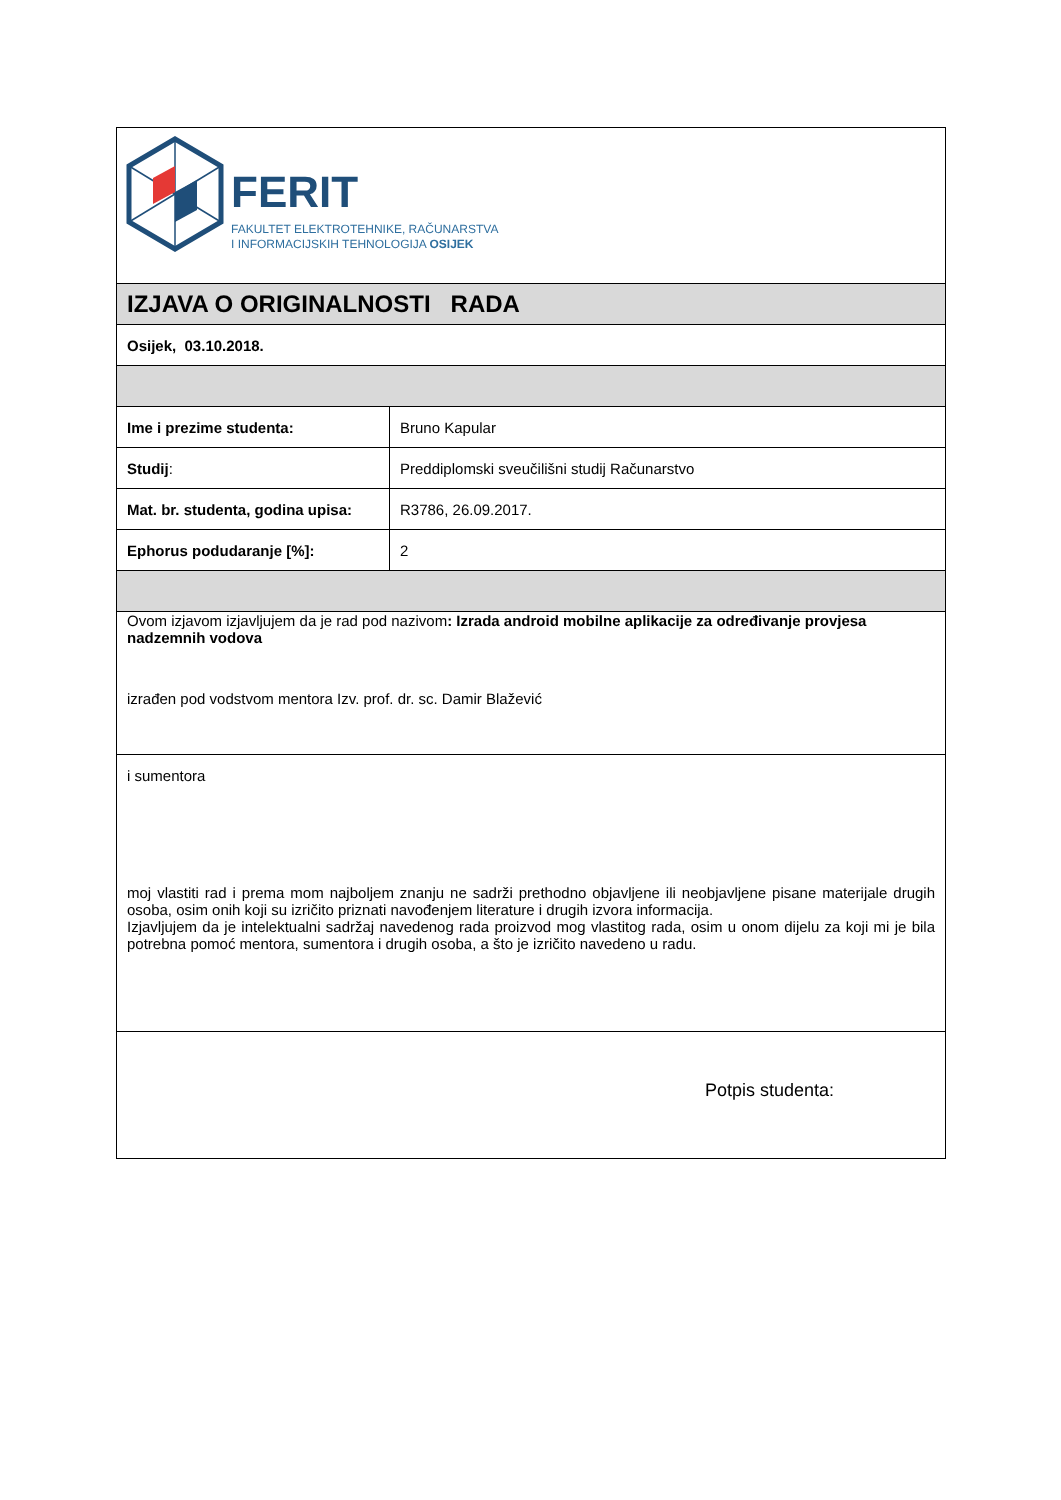| FERIT FAKULTET ELEKTROTEHNIKE, RAČUNARSTVA I INFORMACIJSKIH TEHNOLOGIJA OSIJEK | |
| IZJAVA O ORIGINALNOSTI RADA | |
| Osijek, 03.10.2018. | |
| Ime i prezime studenta: | Bruno Kapular |
| Studij : | Preddiplomski sveučilišni studij Računarstvo |
| Mat. br. studenta, godina upisa: | R3786, 26.09.2017. |
| Ephorus podudaranje [%]: | 2 |
| Ovom izjavom izjavljujem da je rad pod nazivom : Izrada android mobilne aplikacije za određivanje provjesa nadzemnih vodova izrađen pod vodstvom mentora Izv. prof. dr. sc. Damir Blažević | |
| i sumentora moj vlastiti rad i prema mom najboljem znanju ne sadrži prethodno objavljene ili neobjavljene pisane materijale drugih osoba, osim onih koji su izričito priznati navođenjem literature i drugih izvora informacija. Izjavljujem da je intelektualni sadržaj navedenog rada proizvod mog vlastitog rada, osim u onom dijelu za koji mi je bila potrebna pomoć mentora, sumentora i drugih osoba, a što je izričito navedeno u radu. | |
| Potpis studenta: | |